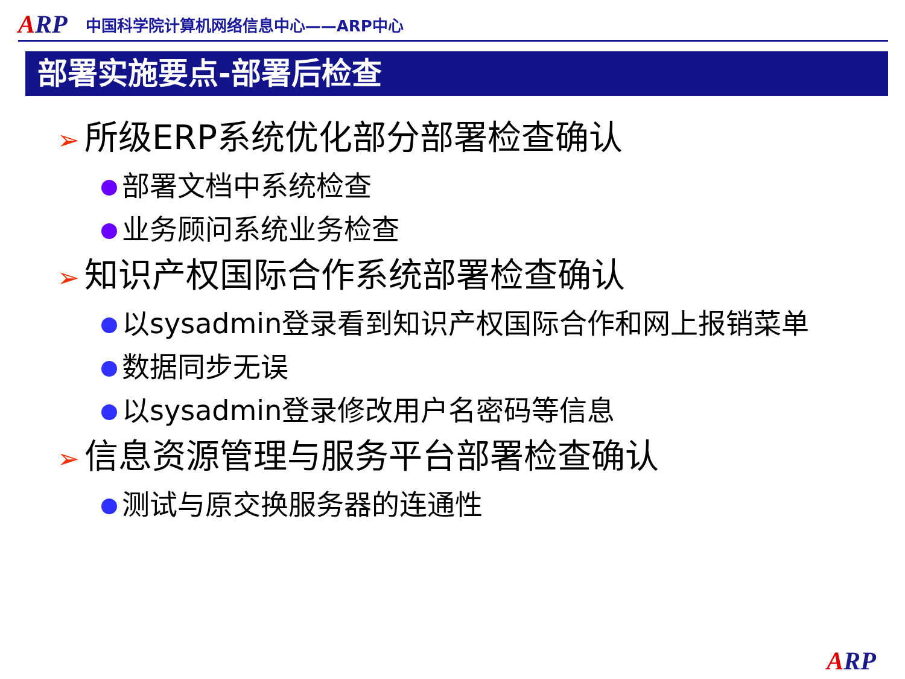ARP
中国科学院计算机网络信息中心——ARP中心
部署实施要点-部署后检查
➢ 所级ERP系统优化部分部署检查确认
部署文档中系统检查
业务顾问系统业务检查
➢ 知识产权国际合作系统部署检查确认
以sysadmin登录看到知识产权国际合作和网上报销菜单
数据同步无误
以sysadmin登录修改用户名密码等信息
➢ 信息资源管理与服务平台部署检查确认
测试与原交换服务器的连通性
ARP